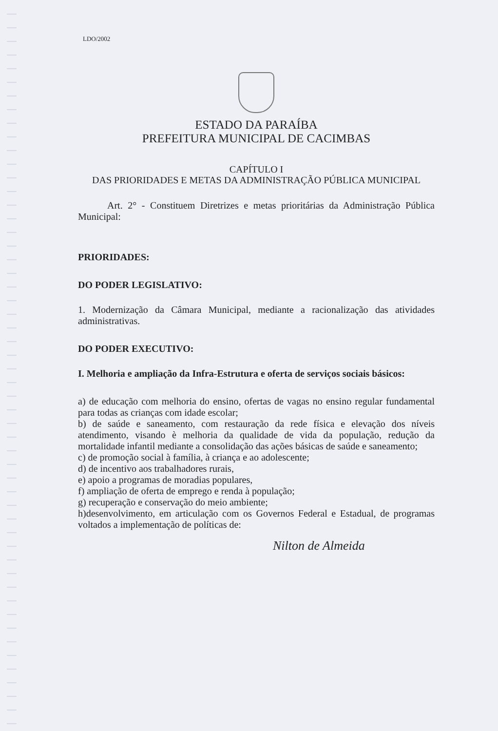LDO/2002
ESTADO DA PARAÍBA
PREFEITURA MUNICIPAL DE CACIMBAS
CAPÍTULO I
DAS PRIORIDADES E METAS DA ADMINISTRAÇÃO PÚBLICA MUNICIPAL
Art. 2° - Constituem Diretrizes e metas prioritárias da Administração Pública Municipal:
PRIORIDADES:
DO PODER LEGISLATIVO:
1. Modernização da Câmara Municipal, mediante a racionalização das atividades administrativas.
DO PODER EXECUTIVO:
I. Melhoria e ampliação da Infra-Estrutura e oferta de serviços sociais básicos:
a) de educação com melhoria do ensino, ofertas de vagas no ensino regular fundamental para todas as crianças com idade escolar;
b) de saúde e saneamento, com restauração da rede física e elevação dos níveis atendimento, visando è melhoria da qualidade de vida da população, redução da mortalidade infantil mediante a consolidação das ações básicas de saúde e saneamento;
c) de promoção social à família, à criança e ao adolescente;
d) de incentivo aos trabalhadores rurais,
e) apoio a programas de moradias populares,
f) ampliação de oferta de emprego e renda à população;
g) recuperação e conservação do meio ambiente;
h)desenvolvimento, em articulação com os Governos Federal e Estadual, de programas voltados a implementação de políticas de:
Nilton de Almeida